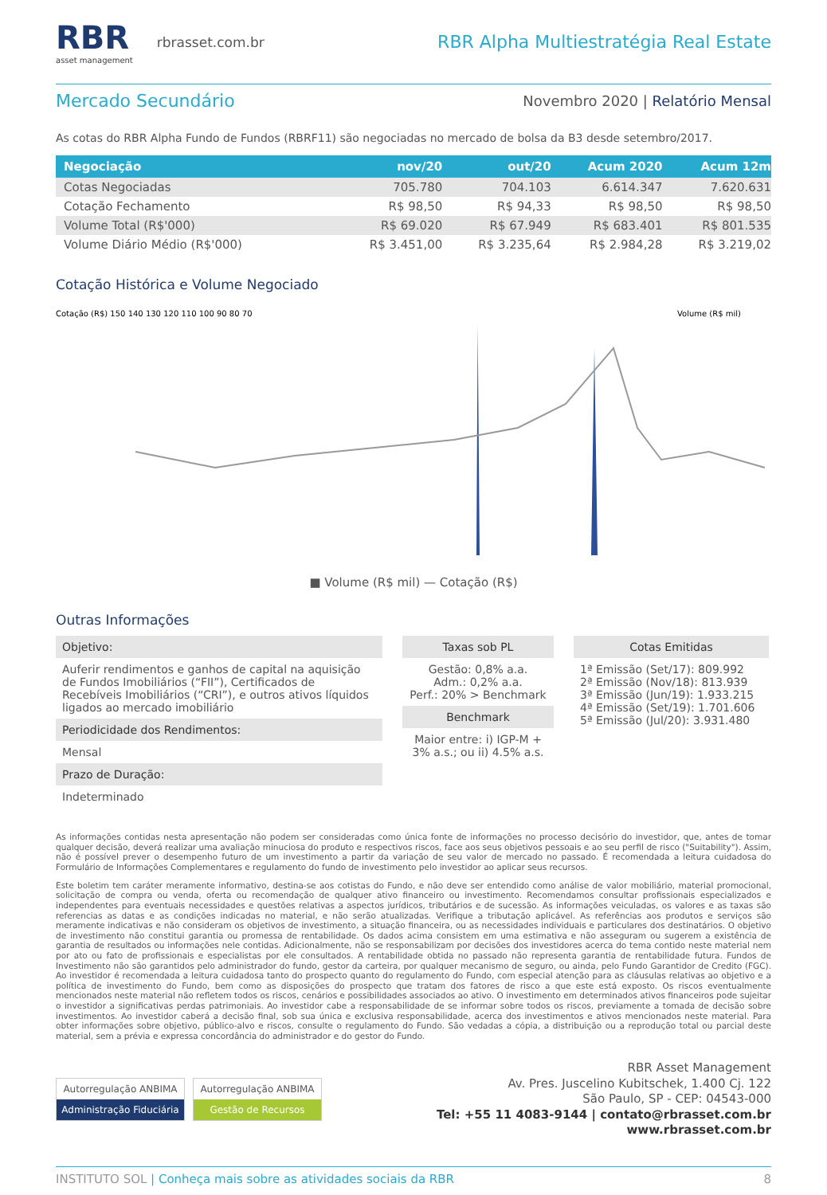RBR
asset management
rbrasset.com.br
RBR Alpha Multiestratégia Real Estate
Mercado Secundário
Novembro 2020 | Relatório Mensal
As cotas do RBR Alpha Fundo de Fundos (RBRF11) são negociadas no mercado de bolsa da B3 desde setembro/2017.
| Negociação | nov/20 | out/20 | Acum 2020 | Acum 12m |
| --- | --- | --- | --- | --- |
| Cotas Negociadas | 705.780 | 704.103 | 6.614.347 | 7.620.631 |
| Cotação Fechamento | R$ 98,50 | R$ 94,33 | R$ 98,50 | R$ 98,50 |
| Volume Total (R$'000) | R$ 69.020 | R$ 67.949 | R$ 683.401 | R$ 801.535 |
| Volume Diário Médio (R$'000) | R$ 3.451,00 | R$ 3.235,64 | R$ 2.984,28 | R$ 3.219,02 |
Cotação Histórica e Volume Negociado
Cotação (R$) 150 140 130 120 110 100 90 80 70
Volume (R$ mil)
■ Volume (R$ mil) — Cotação (R$)
Outras Informações
Objetivo:
Auferir rendimentos e ganhos de capital na aquisição de Fundos Imobiliários (“FII”), Certificados de Recebíveis Imobiliários (“CRI”), e outros ativos líquidos ligados ao mercado imobiliário
Periodicidade dos Rendimentos:
Mensal
Prazo de Duração:
Indeterminado
Taxas sob PL
Gestão: 0,8% a.a.
Adm.: 0,2% a.a.
Perf.: 20% > Benchmark
Benchmark
Maior entre: i) IGP-M + 3% a.s.; ou ii) 4.5% a.s.
Cotas Emitidas
1ª Emissão (Set/17): 809.992
2ª Emissão (Nov/18): 813.939
3ª Emissão (Jun/19): 1.933.215
4ª Emissão (Set/19): 1.701.606
5ª Emissão (Jul/20): 3.931.480
As informações contidas nesta apresentação não podem ser consideradas como única fonte de informações no processo decisório do investidor, que, antes de tomar qualquer decisão, deverá realizar uma avaliação minuciosa do produto e respectivos riscos, face aos seus objetivos pessoais e ao seu perfil de risco ("Suitability"). Assim, não é possível prever o desempenho futuro de um investimento a partir da variação de seu valor de mercado no passado. É recomendada a leitura cuidadosa do Formulário de Informações Complementares e regulamento do fundo de investimento pelo investidor ao aplicar seus recursos.
Este boletim tem caráter meramente informativo, destina-se aos cotistas do Fundo, e não deve ser entendido como análise de valor mobiliário, material promocional, solicitação de compra ou venda, oferta ou recomendação de qualquer ativo financeiro ou investimento. Recomendamos consultar profissionais especializados e independentes para eventuais necessidades e questões relativas a aspectos jurídicos, tributários e de sucessão. As informações veiculadas, os valores e as taxas são referencias as datas e as condições indicadas no material, e não serão atualizadas. Verifique a tributação aplicável. As referências aos produtos e serviços são meramente indicativas e não consideram os objetivos de investimento, a situação financeira, ou as necessidades individuais e particulares dos destinatários. O objetivo de investimento não constitui garantia ou promessa de rentabilidade. Os dados acima consistem em uma estimativa e não asseguram ou sugerem a existência de garantia de resultados ou informações nele contidas. Adicionalmente, não se responsabilizam por decisões dos investidores acerca do tema contido neste material nem por ato ou fato de profissionais e especialistas por ele consultados. A rentabilidade obtida no passado não representa garantia de rentabilidade futura. Fundos de Investimento não são garantidos pelo administrador do fundo, gestor da carteira, por qualquer mecanismo de seguro, ou ainda, pelo Fundo Garantidor de Credito (FGC). Ao investidor é recomendada a leitura cuidadosa tanto do prospecto quanto do regulamento do Fundo, com especial atenção para as cláusulas relativas ao objetivo e a política de investimento do Fundo, bem como as disposições do prospecto que tratam dos fatores de risco a que este está exposto. Os riscos eventualmente mencionados neste material não refletem todos os riscos, cenários e possibilidades associados ao ativo. O investimento em determinados ativos financeiros pode sujeitar o investidor a significativas perdas patrimoniais. Ao investidor cabe a responsabilidade de se informar sobre todos os riscos, previamente a tomada de decisão sobre investimentos. Ao investidor caberá a decisão final, sob sua única e exclusiva responsabilidade, acerca dos investimentos e ativos mencionados neste material. Para obter informações sobre objetivo, público-alvo e riscos, consulte o regulamento do Fundo. São vedadas a cópia, a distribuição ou a reprodução total ou parcial deste material, sem a prévia e expressa concordância do administrador e do gestor do Fundo.
Autorregulação ANBIMA
Administração Fiduciária
Autorregulação ANBIMA
Gestão de Recursos
RBR Asset Management
Av. Pres. Juscelino Kubitschek, 1.400 Cj. 122
São Paulo, SP - CEP: 04543-000
Tel: +55 11 4083-9144 | contato@rbrasset.com.br
www.rbrasset.com.br
INSTITUTO SOL | Conheça mais sobre as atividades sociais da RBR 8